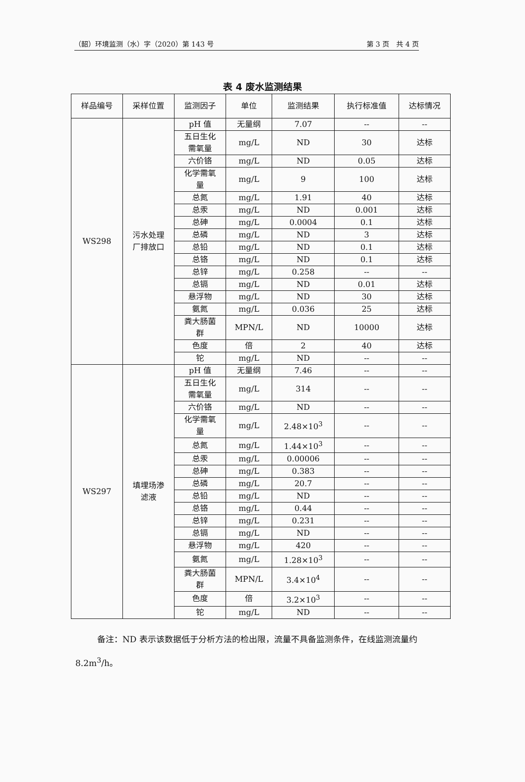（韶）环境监测（水）字（2020）第 143 号 第 3 页　共 4 页
表 4 废水监测结果
| 样品编号 | 采样位置 | 监测因子 | 单位 | 监测结果 | 执行标准值 | 达标情况 |
| --- | --- | --- | --- | --- | --- | --- |
| WS298 | 污水处理 厂排放口 | pH 值 | 无量纲 | 7.07 | -- | -- |
| | | 五日生化 需氧量 | mg/L | ND | 30 | 达标 |
| | | 六价铬 | mg/L | ND | 0.05 | 达标 |
| | | 化学需氧 量 | mg/L | 9 | 100 | 达标 |
| | | 总氮 | mg/L | 1.91 | 40 | 达标 |
| | | 总汞 | mg/L | ND | 0.001 | 达标 |
| | | 总砷 | mg/L | 0.0004 | 0.1 | 达标 |
| | | 总磷 | mg/L | ND | 3 | 达标 |
| | | 总铅 | mg/L | ND | 0.1 | 达标 |
| | | 总铬 | mg/L | ND | 0.1 | 达标 |
| | | 总锌 | mg/L | 0.258 | -- | -- |
| | | 总镉 | mg/L | ND | 0.01 | 达标 |
| | | 悬浮物 | mg/L | ND | 30 | 达标 |
| | | 氨氮 | mg/L | 0.036 | 25 | 达标 |
| | | 粪大肠菌 群 | MPN/L | ND | 10000 | 达标 |
| | | 色度 | 倍 | 2 | 40 | 达标 |
| | | 铊 | mg/L | ND | -- | -- |
| WS297 | 填埋场渗 滤液 | pH 值 | 无量纲 | 7.46 | -- | -- |
| | | 五日生化 需氧量 | mg/L | 314 | -- | -- |
| | | 六价铬 | mg/L | ND | -- | -- |
| | | 化学需氧 量 | mg/L | 2.48×10<sup>3</sup> | -- | -- |
| | | 总氮 | mg/L | 1.44×10<sup>3</sup> | -- | -- |
| | | 总汞 | mg/L | 0.00006 | -- | -- |
| | | 总砷 | mg/L | 0.383 | -- | -- |
| | | 总磷 | mg/L | 20.7 | -- | -- |
| | | 总铅 | mg/L | ND | -- | -- |
| | | 总铬 | mg/L | 0.44 | -- | -- |
| | | 总锌 | mg/L | 0.231 | -- | -- |
| | | 总镉 | mg/L | ND | -- | -- |
| | | 悬浮物 | mg/L | 420 | -- | -- |
| | | 氨氮 | mg/L | 1.28×10<sup>3</sup> | -- | -- |
| | | 粪大肠菌 群 | MPN/L | 3.4×10<sup>4</sup> | -- | -- |
| | | 色度 | 倍 | 3.2×10<sup>3</sup> | -- | -- |
| | | 铊 | mg/L | ND | -- | -- |
备注：ND 表示该数据低于分析方法的检出限，流量不具备监测条件，在线监测流量约 8.2m<sup>3</sup>/h。